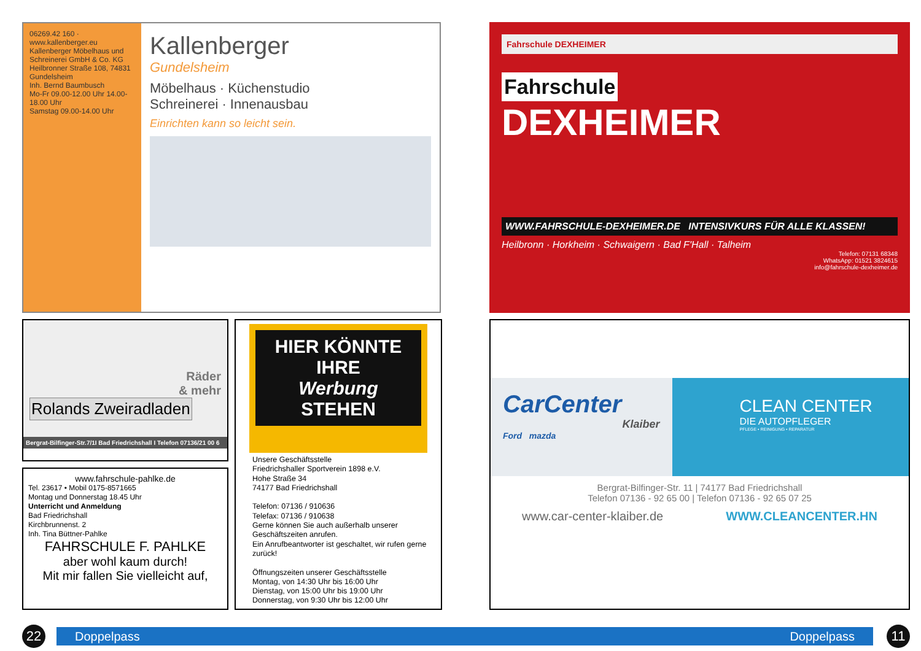06269.42 160 · www.kallenberger.eu
Kallenberger Möbelhaus und Schreinerei GmbH & Co. KG
Heilbronner Straße 108, 74831 Gundelsheim
Inh. Bernd Baumbusch
Mo-Fr 09.00-12.00 Uhr 14.00-18.00 Uhr
Samstag 09.00-14.00 Uhr
Kallenberger
Gundelsheim
Möbelhaus · Küchenstudio
Schreinerei · Innenausbau
Einrichten kann so leicht sein.
Fahrschule DEXHEIMER
Fahrschule
DEXHEIMER
WWW.FAHRSCHULE-DEXHEIMER.DE INTENSIVKURS FÜR ALLE KLASSEN!
Heilbronn · Horkheim · Schwaigern · Bad F'Hall · Talheim
Telefon: 07131 68348
WhatsApp: 01521 3824615
info@fahrschule-dexheimer.de
Räder
& mehr
Rolands Zweiradladen
Bergrat-Bilfinger-Str.7/1I Bad Friedrichshall I Telefon 07136/21 00 6
www.fahrschule-pahlke.de
Tel. 23617 • Mobil 0175-8571665
Montag und Donnerstag 18.45 Uhr
Unterricht und Anmeldung
Bad Friedrichshall
Kirchbrunnenst. 2
Inh. Tina Büttner-Pahlke
FAHRSCHULE F. PAHLKE
aber wohl kaum durch!
Mit mir fallen Sie vielleicht auf,
HIER KÖNNTE
IHRE
Werbung
STEHEN
Unsere Geschäftsstelle
Friedrichshaller Sportverein 1898 e.V.
Hohe Straße 34
74177 Bad Friedrichshall
Telefon: 07136 / 910636
Telefax: 07136 / 910638
Gerne können Sie auch außerhalb unserer Geschäftszeiten anrufen.
Ein Anrufbeantworter ist geschaltet, wir rufen gerne zurück!
Öffnungszeiten unserer Geschäftsstelle
Montag, von 14:30 Uhr bis 16:00 Uhr
Dienstag, von 15:00 Uhr bis 19:00 Uhr
Donnerstag, von 9:30 Uhr bis 12:00 Uhr
CarCenter
Klaiber
Ford mazda
CLEAN CENTER
DIE AUTOPFLEGER
PFLEGE • REINIGUNG • REPARATUR
Bergrat-Bilfinger-Str. 11 | 74177 Bad Friedrichshall
Telefon 07136 - 92 65 00 | Telefon 07136 - 92 65 07 25
www.car-center-klaiber.de WWW.CLEANCENTER.HN
Doppelpass Doppelpass
22 11